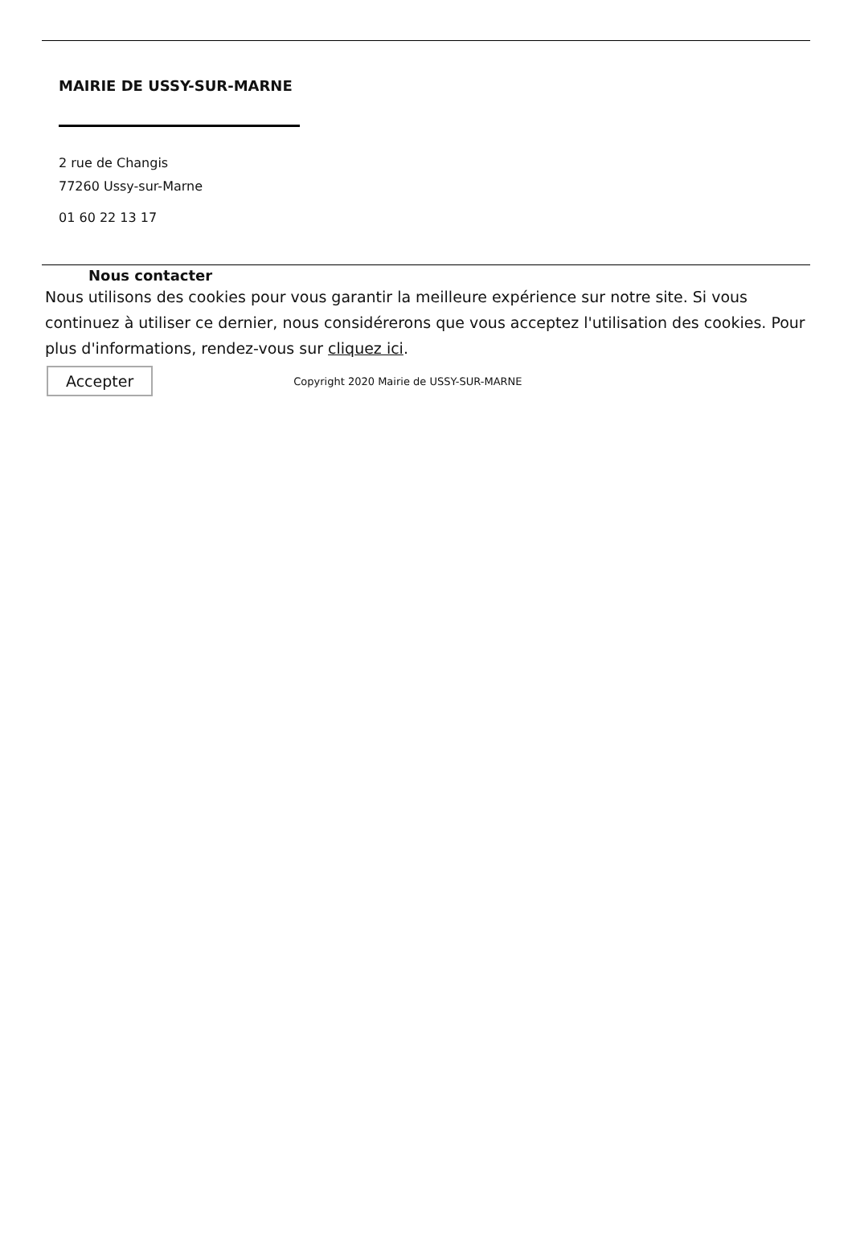MAIRIE DE USSY-SUR-MARNE
2 rue de Changis
77260 Ussy-sur-Marne
01 60 22 13 17
Nous contacter
Nous utilisons des cookies pour vous garantir la meilleure expérience sur notre site. Si vous continuez à utiliser ce dernier, nous considérerons que vous acceptez l'utilisation des cookies. Pour plus d'informations, rendez-vous sur cliquez ici.
Accepter Copyright 2020 Mairie de USSY-SUR-MARNE